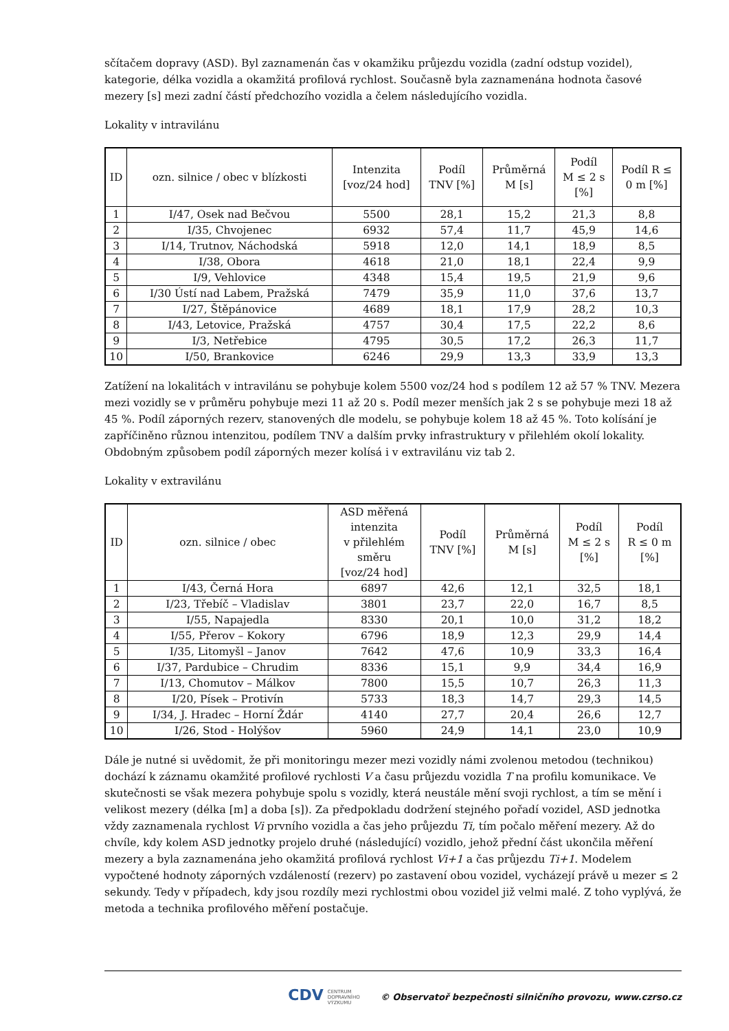sčítačem dopravy (ASD). Byl zaznamenán čas v okamžiku průjezdu vozidla (zadní odstup vozidel), kategorie, délka vozidla a okamžitá profilová rychlost. Současně byla zaznamenána hodnota časové mezery [s] mezi zadní částí předchozího vozidla a čelem následujícího vozidla.
Lokality v intravilánu
| ID | ozn. silnice / obec v blízkosti | Intenzita [voz/24 hod] | Podíl TNV [%] | Průměrná M [s] | Podíl M ≤ 2 s [%] | Podíl R ≤ 0 m [%] |
| --- | --- | --- | --- | --- | --- | --- |
| 1 | I/47, Osek nad Bečvou | 5500 | 28,1 | 15,2 | 21,3 | 8,8 |
| 2 | I/35, Chvojenec | 6932 | 57,4 | 11,7 | 45,9 | 14,6 |
| 3 | I/14, Trutnov, Náchodská | 5918 | 12,0 | 14,1 | 18,9 | 8,5 |
| 4 | I/38, Obora | 4618 | 21,0 | 18,1 | 22,4 | 9,9 |
| 5 | I/9, Vehlovice | 4348 | 15,4 | 19,5 | 21,9 | 9,6 |
| 6 | I/30 Ústí nad Labem, Pražská | 7479 | 35,9 | 11,0 | 37,6 | 13,7 |
| 7 | I/27, Štěpánovice | 4689 | 18,1 | 17,9 | 28,2 | 10,3 |
| 8 | I/43, Letovice, Pražská | 4757 | 30,4 | 17,5 | 22,2 | 8,6 |
| 9 | I/3, Netřebice | 4795 | 30,5 | 17,2 | 26,3 | 11,7 |
| 10 | I/50, Brankovice | 6246 | 29,9 | 13,3 | 33,9 | 13,3 |
Zatížení na lokalitách v intravilánu se pohybuje kolem 5500 voz/24 hod s podílem 12 až 57 % TNV. Mezera mezi vozidly se v průměru pohybuje mezi 11 až 20 s. Podíl mezer menších jak 2 s se pohybuje mezi 18 až 45 %. Podíl záporných rezerv, stanovených dle modelu, se pohybuje kolem 18 až 45 %. Toto kolísání je zapříčiněno různou intenzitou, podílem TNV a dalším prvky infrastruktury v přilehlém okolí lokality. Obdobným způsobem podíl záporných mezer kolísá i v extravilánu viz tab 2.
Lokality v extravilánu
| ID | ozn. silnice / obec | ASD měřená intenzita v přilehlém směru [voz/24 hod] | Podíl TNV [%] | Průměrná M [s] | Podíl M ≤ 2 s [%] | Podíl R ≤ 0 m [%] |
| --- | --- | --- | --- | --- | --- | --- |
| 1 | I/43, Černá Hora | 6897 | 42,6 | 12,1 | 32,5 | 18,1 |
| 2 | I/23, Třebíč – Vladislav | 3801 | 23,7 | 22,0 | 16,7 | 8,5 |
| 3 | I/55, Napajedla | 8330 | 20,1 | 10,0 | 31,2 | 18,2 |
| 4 | I/55, Přerov – Kokory | 6796 | 18,9 | 12,3 | 29,9 | 14,4 |
| 5 | I/35, Litomyšl – Janov | 7642 | 47,6 | 10,9 | 33,3 | 16,4 |
| 6 | I/37, Pardubice – Chrudim | 8336 | 15,1 | 9,9 | 34,4 | 16,9 |
| 7 | I/13, Chomutov – Málkov | 7800 | 15,5 | 10,7 | 26,3 | 11,3 |
| 8 | I/20, Písek – Protivín | 5733 | 18,3 | 14,7 | 29,3 | 14,5 |
| 9 | I/34, J. Hradec – Horní Ždár | 4140 | 27,7 | 20,4 | 26,6 | 12,7 |
| 10 | I/26, Stod - Holýšov | 5960 | 24,9 | 14,1 | 23,0 | 10,9 |
Dále je nutné si uvědomit, že při monitoringu mezer mezi vozidly námi zvolenou metodou (technikou) dochází k záznamu okamžité profilové rychlosti V a času průjezdu vozidla T na profilu komunikace. Ve skutečnosti se však mezera pohybuje spolu s vozidly, která neustále mění svoji rychlost, a tím se mění i velikost mezery (délka [m] a doba [s]). Za předpokladu dodržení stejného pořadí vozidel, ASD jednotka vždy zaznamenala rychlost Vi prvního vozidla a čas jeho průjezdu Ti, tím počalo měření mezery. Až do chvíle, kdy kolem ASD jednotky projelo druhé (následující) vozidlo, jehož přední část ukončila měření mezery a byla zaznamenána jeho okamžitá profilová rychlost Vi+1 a čas průjezdu Ti+1. Modelem vypočtené hodnoty záporných vzdáleností (rezerv) po zastavení obou vozidel, vycházejí právě u mezer ≤ 2 sekundy. Tedy v případech, kdy jsou rozdíly mezi rychlostmi obou vozidel již velmi malé. Z toho vyplývá, že metoda a technika profilového měření postačuje.
CDV CENTRUM
DOPRAVNÍHO
VÝZKUMU © Observatoř bezpečnosti silničního provozu, www.czrso.cz